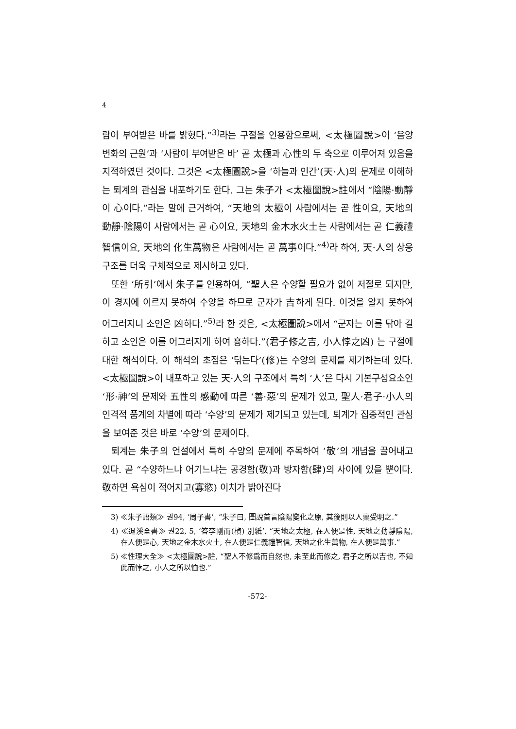4
람이 부여받은 바를 밝혔다.”<sup>3)</sup>라는 구절을 인용함으로써, <太極圖說>이 ‘음양 변화의 근원’과 ‘사람이 부여받은 바’ 곧 太極과 心性의 두 축으로 이루어져 있음을 지적하였던 것이다. 그것은 <太極圖說>을 ‘하늘과 인간’(天·人)의 문제로 이해하는 퇴계의 관심을 내포하기도 한다. 그는 朱子가 <太極圖說>註에서 “陰陽·動靜이 心이다.”라는 말에 근거하여, “天地의 太極이 사람에서는 곧 性이요, 天地의 動靜·陰陽이 사람에서는 곧 心이요, 天地의 金木水火土는 사람에서는 곧 仁義禮智信이요, 天地의 化生萬物은 사람에서는 곧 萬事이다.”<sup>4)</sup>라 하여, 天·人의 상응구조를 더욱 구체적으로 제시하고 있다.
또한 ‘所引’에서 朱子를 인용하여, “聖人은 수양할 필요가 없이 저절로 되지만, 이 경지에 이르지 못하여 수양을 하므로 군자가 吉하게 된다. 이것을 알지 못하여 어그러지니 소인은 凶하다.”<sup>5)</sup>라 한 것은, <太極圖說>에서 “군자는 이를 닦아 길하고 소인은 이를 어그러지게 하여 흉하다.”(君子修之吉, 小人悖之凶) 는 구절에 대한 해석이다. 이 해석의 초점은 ‘닦는다’(修)는 수양의 문제를 제기하는데 있다. <太極圖說>이 내포하고 있는 天·人의 구조에서 특히 ‘人’은 다시 기본구성요소인 ‘形·神’의 문제와 五性의 感動에 따른 ‘善·惡’의 문제가 있고, 聖人·君子·小人의 인격적 품계의 차별에 따라 ‘수양’의 문제가 제기되고 있는데, 퇴계가 집중적인 관심을 보여준 것은 바로 ‘수양’의 문제이다.
퇴계는 朱子의 언설에서 특히 수양의 문제에 주목하여 ‘敬’의 개념을 끌어내고 있다. 곧 “수양하느냐 어기느냐는 공경함(敬)과 방자함(肆)의 사이에 있을 뿐이다. 敬하면 욕심이 적어지고(寡慾) 이치가 밝아진다
3) ≪朱子語類≫ 권94, ‘周子書’, “朱子曰, 圖說首言陰陽變化之原, 其後則以人稟受明之.”
4) ≪退溪全書≫ 권22, 5, ‘答李剛而(楨) 別紙’, “天地之太極, 在人便是性, 天地之動靜陰陽, 在人便是心, 天地之金木水火土, 在人便是仁義禮智信, 天地之化生萬物, 在人便是萬事.”
5) ≪性理大全≫ <太極圖說>註, “聖人不修爲而自然也, 未至此而修之, 君子之所以吉也, 不知此而悖之, 小人之所以恤也.”
-572-